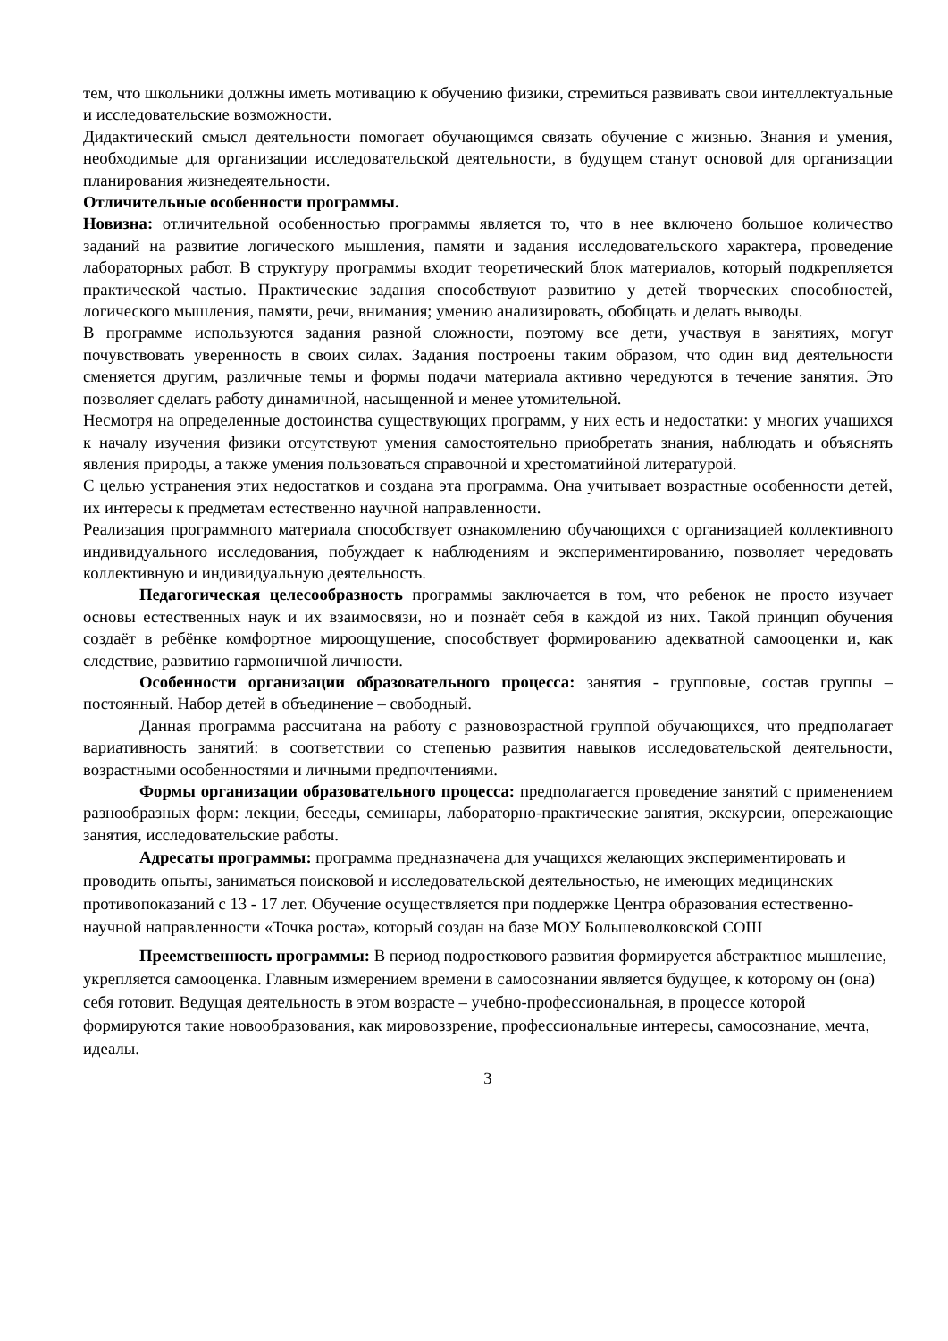тем, что школьники должны иметь мотивацию к обучению физики, стремиться развивать свои интеллектуальные и исследовательские возможности.
Дидактический смысл деятельности помогает обучающимся связать обучение с жизнью. Знания и умения, необходимые для организации исследовательской деятельности, в будущем станут основой для организации планирования жизнедеятельности.
Отличительные особенности программы.
Новизна: отличительной особенностью программы является то, что в нее включено большое количество заданий на развитие логического мышления, памяти и задания исследовательского характера, проведение лабораторных работ. В структуру программы входит теоретический блок материалов, который подкрепляется практической частью. Практические задания способствуют развитию у детей творческих способностей, логического мышления, памяти, речи, внимания; умению анализировать, обобщать и делать выводы.
В программе используются задания разной сложности, поэтому все дети, участвуя в занятиях, могут почувствовать уверенность в своих силах. Задания построены таким образом, что один вид деятельности сменяется другим, различные темы и формы подачи материала активно чередуются в течение занятия. Это позволяет сделать работу динамичной, насыщенной и менее утомительной.
Несмотря на определенные достоинства существующих программ, у них есть и недостатки: у многих учащихся к началу изучения физики отсутствуют умения самостоятельно приобретать знания, наблюдать и объяснять явления природы, а также умения пользоваться справочной и хрестоматийной литературой.
С целью устранения этих недостатков и создана эта программа. Она учитывает возрастные особенности детей, их интересы к предметам естественно научной направленности.
Реализация программного материала способствует ознакомлению обучающихся с организацией коллективного индивидуального исследования, побуждает к наблюдениям и экспериментированию, позволяет чередовать коллективную и индивидуальную деятельность.
Педагогическая целесообразность программы заключается в том, что ребенок не просто изучает основы естественных наук и их взаимосвязи, но и познаёт себя в каждой из них. Такой принцип обучения создаёт в ребёнке комфортное мироощущение, способствует формированию адекватной самооценки и, как следствие, развитию гармоничной личности.
Особенности организации образовательного процесса: занятия - групповые, состав группы – постоянный. Набор детей в объединение – свободный.
Данная программа рассчитана на работу с разновозрастной группой обучающихся, что предполагает вариативность занятий: в соответствии со степенью развития навыков исследовательской деятельности, возрастными особенностями и личными предпочтениями.
Формы организации образовательного процесса: предполагается проведение занятий с применением разнообразных форм: лекции, беседы, семинары, лабораторно-практические занятия, экскурсии, опережающие занятия, исследовательские работы.
Адресаты программы: программа предназначена для учащихся желающих экспериментировать и проводить опыты, заниматься поисковой и исследовательской деятельностью, не имеющих медицинских противопоказаний с 13 - 17 лет. Обучение осуществляется при поддержке Центра образования естественно-научной направленности «Точка роста», который создан на базе МОУ Большеволковской СОШ
Преемственность программы: В период подросткового развития формируется абстрактное мышление, укрепляется самооценка. Главным измерением времени в самосознании является будущее, к которому он (она) себя готовит. Ведущая деятельность в этом возрасте – учебно-профессиональная, в процессе которой формируются такие новообразования, как мировоззрение, профессиональные интересы, самосознание, мечта, идеалы.
3